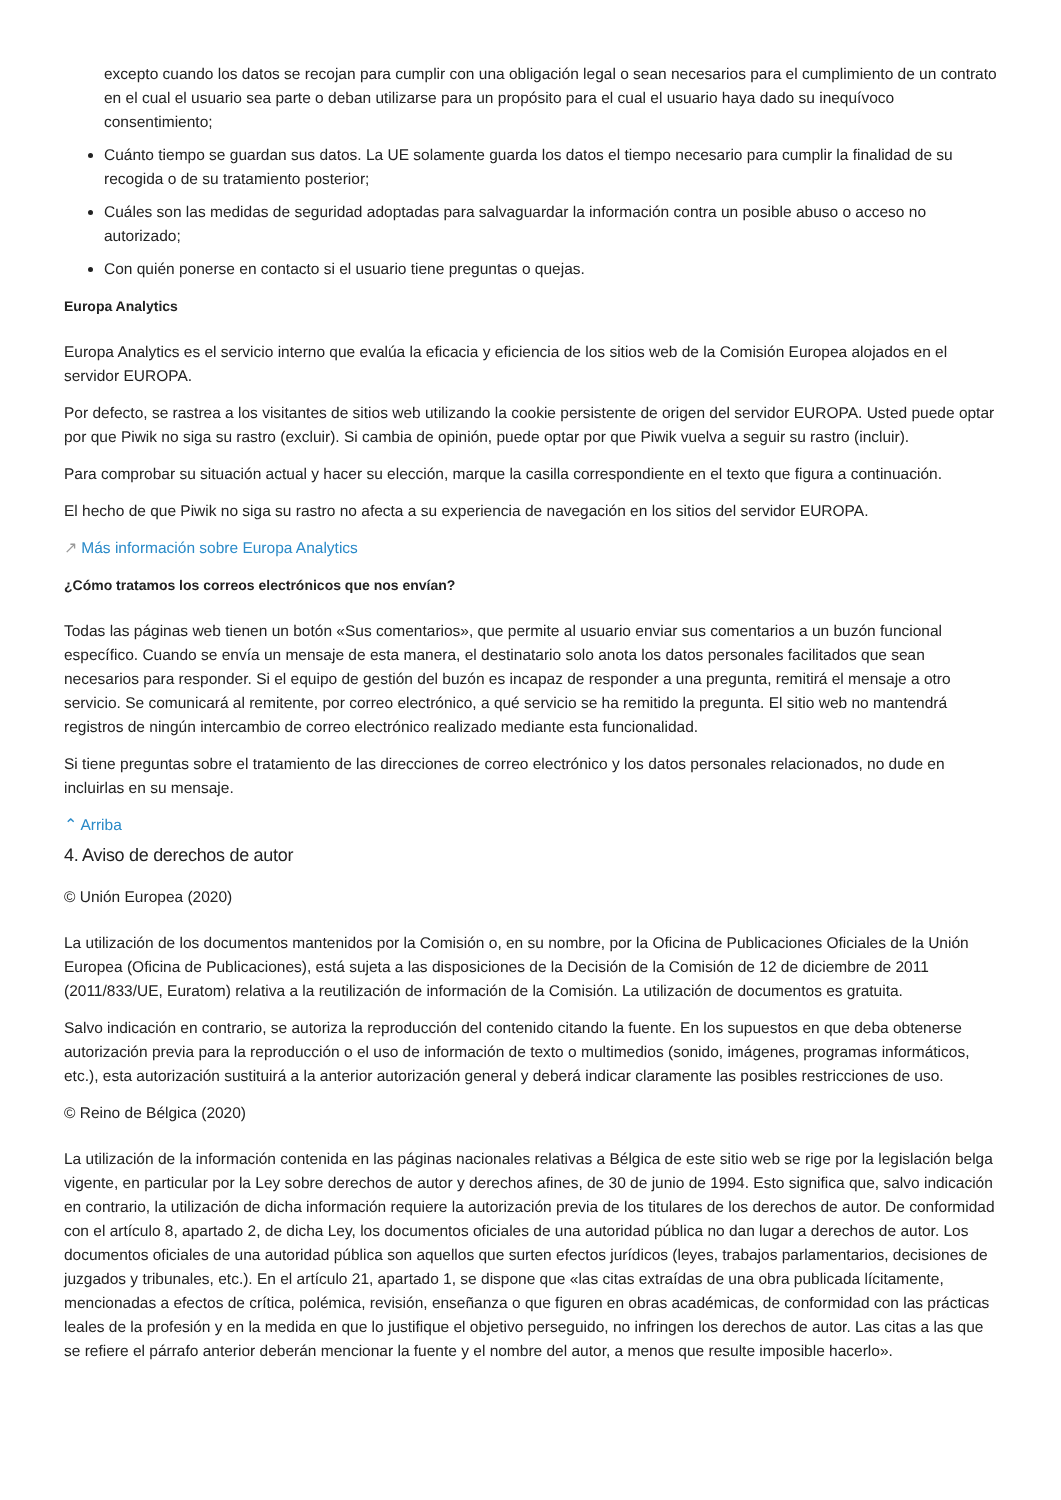excepto cuando los datos se recojan para cumplir con una obligación legal o sean necesarios para el cumplimiento de un contrato en el cual el usuario sea parte o deban utilizarse para un propósito para el cual el usuario haya dado su inequívoco consentimiento;
Cuánto tiempo se guardan sus datos. La UE solamente guarda los datos el tiempo necesario para cumplir la finalidad de su recogida o de su tratamiento posterior;
Cuáles son las medidas de seguridad adoptadas para salvaguardar la información contra un posible abuso o acceso no autorizado;
Con quién ponerse en contacto si el usuario tiene preguntas o quejas.
Europa Analytics
Europa Analytics es el servicio interno que evalúa la eficacia y eficiencia de los sitios web de la Comisión Europea alojados en el servidor EUROPA.
Por defecto, se rastrea a los visitantes de sitios web utilizando la cookie persistente de origen del servidor EUROPA. Usted puede optar por que Piwik no siga su rastro (excluir). Si cambia de opinión, puede optar por que Piwik vuelva a seguir su rastro (incluir).
Para comprobar su situación actual y hacer su elección, marque la casilla correspondiente en el texto que figura a continuación.
El hecho de que Piwik no siga su rastro no afecta a su experiencia de navegación en los sitios del servidor EUROPA.
↗ Más información sobre Europa Analytics
¿Cómo tratamos los correos electrónicos que nos envían?
Todas las páginas web tienen un botón «Sus comentarios», que permite al usuario enviar sus comentarios a un buzón funcional específico. Cuando se envía un mensaje de esta manera, el destinatario solo anota los datos personales facilitados que sean necesarios para responder. Si el equipo de gestión del buzón es incapaz de responder a una pregunta, remitirá el mensaje a otro servicio. Se comunicará al remitente, por correo electrónico, a qué servicio se ha remitido la pregunta. El sitio web no mantendrá registros de ningún intercambio de correo electrónico realizado mediante esta funcionalidad.
Si tiene preguntas sobre el tratamiento de las direcciones de correo electrónico y los datos personales relacionados, no dude en incluirlas en su mensaje.
⌃ Arriba
4. Aviso de derechos de autor
© Unión Europea (2020)
La utilización de los documentos mantenidos por la Comisión o, en su nombre, por la Oficina de Publicaciones Oficiales de la Unión Europea (Oficina de Publicaciones), está sujeta a las disposiciones de la Decisión de la Comisión de 12 de diciembre de 2011 (2011/833/UE, Euratom) relativa a la reutilización de información de la Comisión. La utilización de documentos es gratuita.
Salvo indicación en contrario, se autoriza la reproducción del contenido citando la fuente. En los supuestos en que deba obtenerse autorización previa para la reproducción o el uso de información de texto o multimedios (sonido, imágenes, programas informáticos, etc.), esta autorización sustituirá a la anterior autorización general y deberá indicar claramente las posibles restricciones de uso.
© Reino de Bélgica (2020)
La utilización de la información contenida en las páginas nacionales relativas a Bélgica de este sitio web se rige por la legislación belga vigente, en particular por la Ley sobre derechos de autor y derechos afines, de 30 de junio de 1994. Esto significa que, salvo indicación en contrario, la utilización de dicha información requiere la autorización previa de los titulares de los derechos de autor. De conformidad con el artículo 8, apartado 2, de dicha Ley, los documentos oficiales de una autoridad pública no dan lugar a derechos de autor. Los documentos oficiales de una autoridad pública son aquellos que surten efectos jurídicos (leyes, trabajos parlamentarios, decisiones de juzgados y tribunales, etc.). En el artículo 21, apartado 1, se dispone que «las citas extraídas de una obra publicada lícitamente, mencionadas a efectos de crítica, polémica, revisión, enseñanza o que figuren en obras académicas, de conformidad con las prácticas leales de la profesión y en la medida en que lo justifique el objetivo perseguido, no infringen los derechos de autor. Las citas a las que se refiere el párrafo anterior deberán mencionar la fuente y el nombre del autor, a menos que resulte imposible hacerlo».